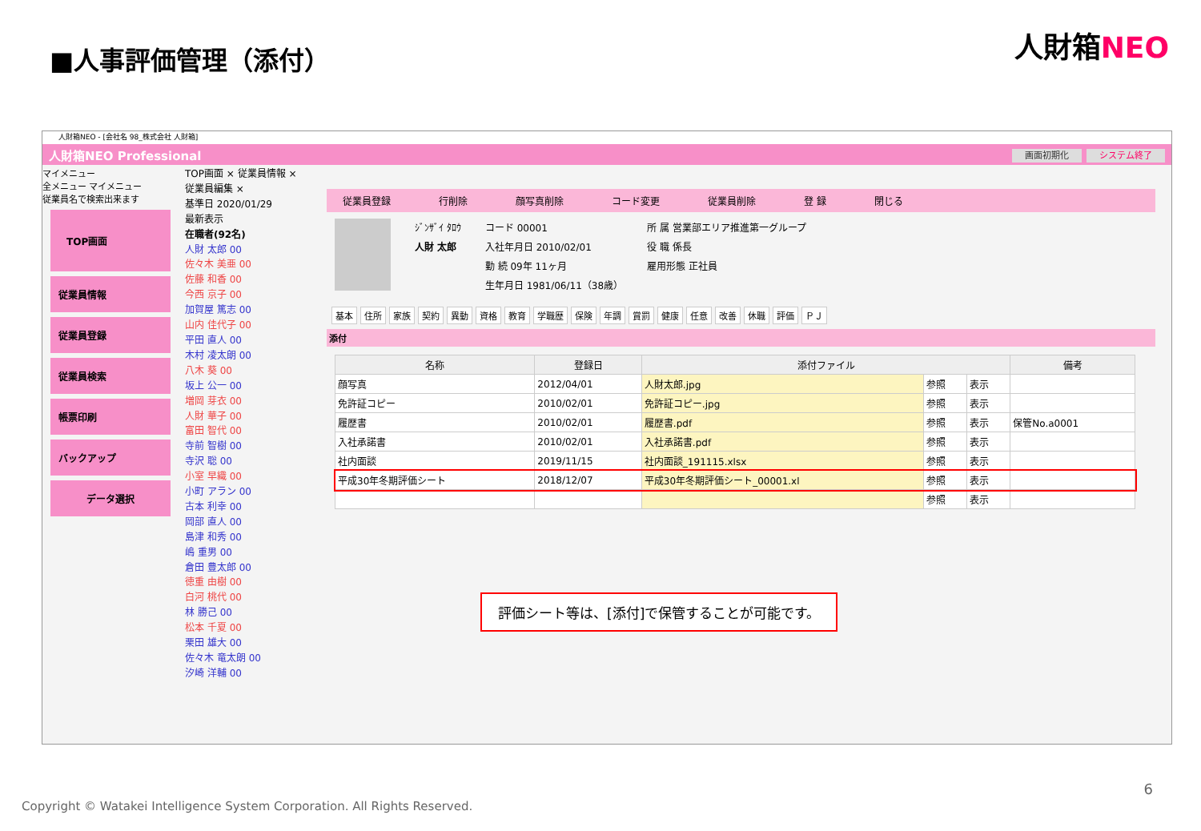■人事評価管理（添付） 人財箱NEO
人財箱NEO - [会社名 98_株式会社 人財箱]
人財箱NEO Professional
画面初期化 システム終了
マイメニュー
全メニュー マイメニュー
従業員名で検索出来ます
TOP画面
従業員情報
従業員登録
従業員検索
帳票印刷
バックアップ
データ選択
TOP画面 × 従業員情報 × 従業員編集 ×
基準日 2020/01/29
最新表示
在職者(92名)
人財 太郎 00
佐々木 美亜 00
佐藤 和香 00
今西 京子 00
加賀屋 篤志 00
山内 佳代子 00
平田 直人 00
木村 凌太朗 00
八木 葵 00
坂上 公一 00
増岡 芽衣 00
人財 華子 00
富田 智代 00
寺前 智樹 00
寺沢 聡 00
小室 早織 00
小町 アラン 00
古本 利幸 00
岡部 直人 00
島津 和秀 00
嶋 重男 00
倉田 豊太郎 00
徳重 由樹 00
白河 桃代 00
林 勝己 00
松本 千夏 00
栗田 雄大 00
佐々木 竜太朗 00
汐崎 洋輔 00
従業員登録 行削除 顔写真削除 コード変更 従業員削除 登 録 閉じる
ｼﾞﾝｻﾞｲ ﾀﾛｳ
人財 太郎
コード 00001
入社年月日 2010/02/01
勤 続 09年 11ヶ月
生年月日 1981/06/11（38歳）
所 属 営業部エリア推進第一グループ
役 職 係長
雇用形態 正社員
基本 住所 家族 契約 異動 資格 教育 学職歴 保険 年調 賞罰 健康 任意 改善 休職 評価 ＰＪ
添付
| 名称 | 登録日 | 添付ファイル | | | 備考 |
| --- | --- | --- | --- | --- | --- |
| 顔写真 | 2012/04/01 | 人財太郎.jpg | 参照 | 表示 | |
| 免許証コピー | 2010/02/01 | 免許証コピー.jpg | 参照 | 表示 | |
| 履歴書 | 2010/02/01 | 履歴書.pdf | 参照 | 表示 | 保管No.a0001 |
| 入社承諾書 | 2010/02/01 | 入社承諾書.pdf | 参照 | 表示 | |
| 社内面談 | 2019/11/15 | 社内面談_191115.xlsx | 参照 | 表示 | |
| 平成30年冬期評価シート | 2018/12/07 | 平成30年冬期評価シート_00001.xl | 参照 | 表示 | |
| | | | 参照 | 表示 | |
評価シート等は、[添付]で保管することが可能です。
6
Copyright © Watakei Intelligence System Corporation. All Rights Reserved.